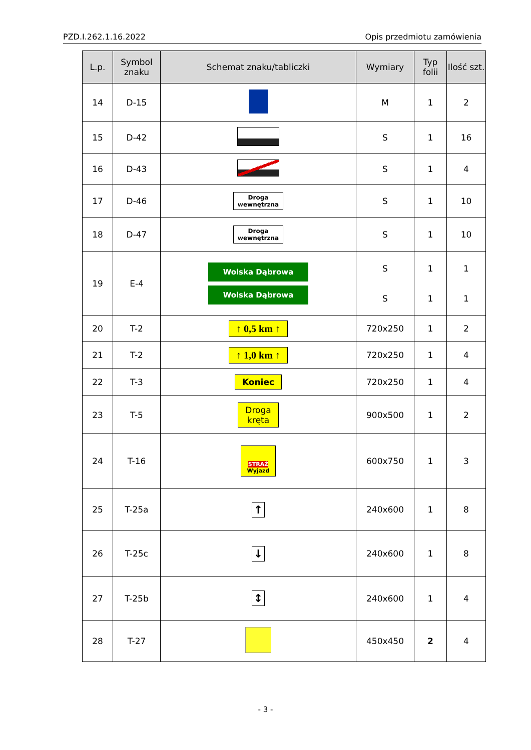PZD.I.262.1.16.2022 Opis przedmiotu zamówienia
| L.p. | Symbol znaku | Schemat znaku/tabliczki | Wymiary | Typ folii | Ilość szt. |
| --- | --- | --- | --- | --- | --- |
| 14 | D-15 | | M | 1 | 2 |
| 15 | D-42 | | S | 1 | 16 |
| 16 | D-43 | | S | 1 | 4 |
| 17 | D-46 | Droga wewnętrzna | S | 1 | 10 |
| 18 | D-47 | Droga wewnętrzna | S | 1 | 10 |
| 19 | E-4 | Wolska Dąbrowa Wolska Dąbrowa | S S | 1 1 | 1 1 |
| 20 | T-2 | ↑ 0,5 km ↑ | 720x250 | 1 | 2 |
| 21 | T-2 | ↑ 1,0 km ↑ | 720x250 | 1 | 4 |
| 22 | T-3 | Koniec | 720x250 | 1 | 4 |
| 23 | T-5 | Droga kręta | 900x500 | 1 | 2 |
| 24 | T-16 | STRAŻ Wyjazd | 600x750 | 1 | 3 |
| 25 | T-25a | ↑ | 240x600 | 1 | 8 |
| 26 | T-25c | ↓ | 240x600 | 1 | 8 |
| 27 | T-25b | ↕ | 240x600 | 1 | 4 |
| 28 | T-27 | | 450x450 | 2 | 4 |
- 3 -